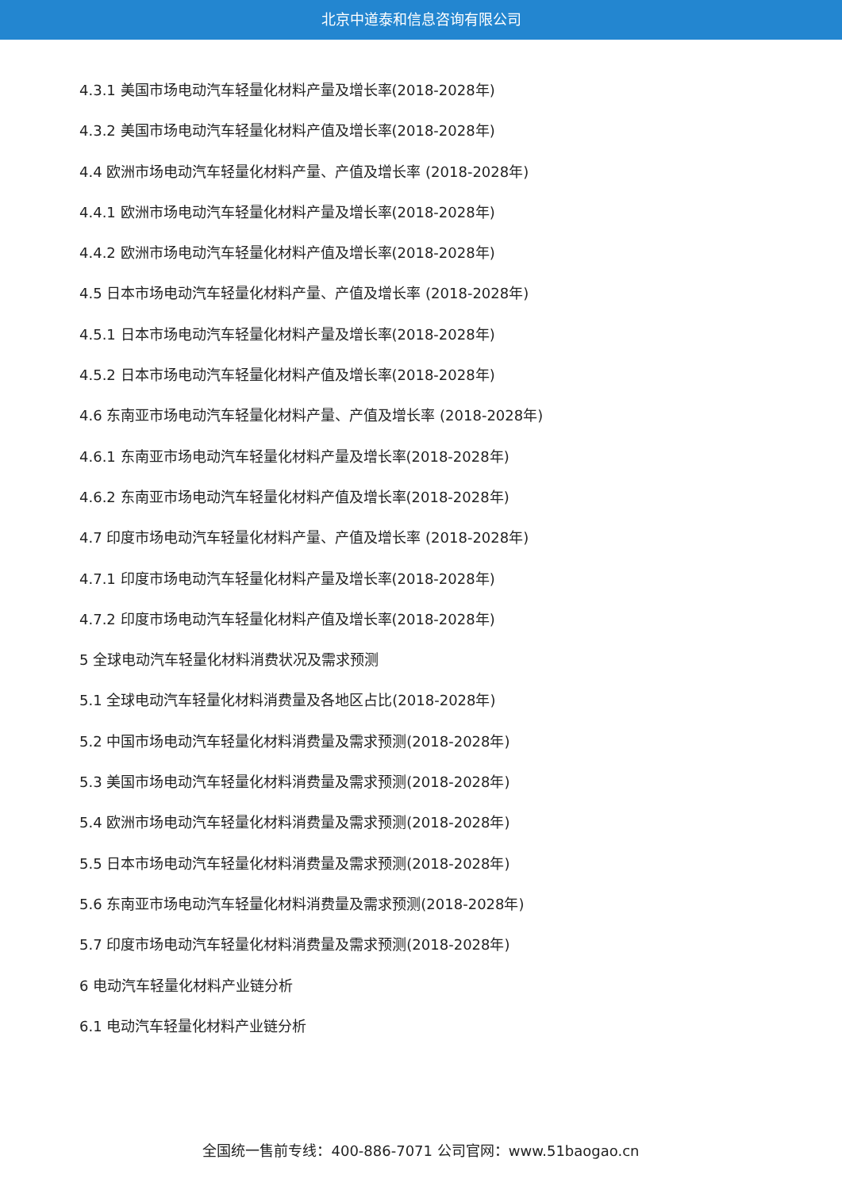北京中道泰和信息咨询有限公司
4.3.1 美国市场电动汽车轻量化材料产量及增长率(2018-2028年)
4.3.2 美国市场电动汽车轻量化材料产值及增长率(2018-2028年)
4.4 欧洲市场电动汽车轻量化材料产量、产值及增长率 (2018-2028年)
4.4.1 欧洲市场电动汽车轻量化材料产量及增长率(2018-2028年)
4.4.2 欧洲市场电动汽车轻量化材料产值及增长率(2018-2028年)
4.5 日本市场电动汽车轻量化材料产量、产值及增长率 (2018-2028年)
4.5.1 日本市场电动汽车轻量化材料产量及增长率(2018-2028年)
4.5.2 日本市场电动汽车轻量化材料产值及增长率(2018-2028年)
4.6 东南亚市场电动汽车轻量化材料产量、产值及增长率 (2018-2028年)
4.6.1 东南亚市场电动汽车轻量化材料产量及增长率(2018-2028年)
4.6.2 东南亚市场电动汽车轻量化材料产值及增长率(2018-2028年)
4.7 印度市场电动汽车轻量化材料产量、产值及增长率 (2018-2028年)
4.7.1 印度市场电动汽车轻量化材料产量及增长率(2018-2028年)
4.7.2 印度市场电动汽车轻量化材料产值及增长率(2018-2028年)
5 全球电动汽车轻量化材料消费状况及需求预测
5.1 全球电动汽车轻量化材料消费量及各地区占比(2018-2028年)
5.2 中国市场电动汽车轻量化材料消费量及需求预测(2018-2028年)
5.3 美国市场电动汽车轻量化材料消费量及需求预测(2018-2028年)
5.4 欧洲市场电动汽车轻量化材料消费量及需求预测(2018-2028年)
5.5 日本市场电动汽车轻量化材料消费量及需求预测(2018-2028年)
5.6 东南亚市场电动汽车轻量化材料消费量及需求预测(2018-2028年)
5.7 印度市场电动汽车轻量化材料消费量及需求预测(2018-2028年)
6 电动汽车轻量化材料产业链分析
6.1 电动汽车轻量化材料产业链分析
全国统一售前专线：400-886-7071 公司官网：www.51baogao.cn